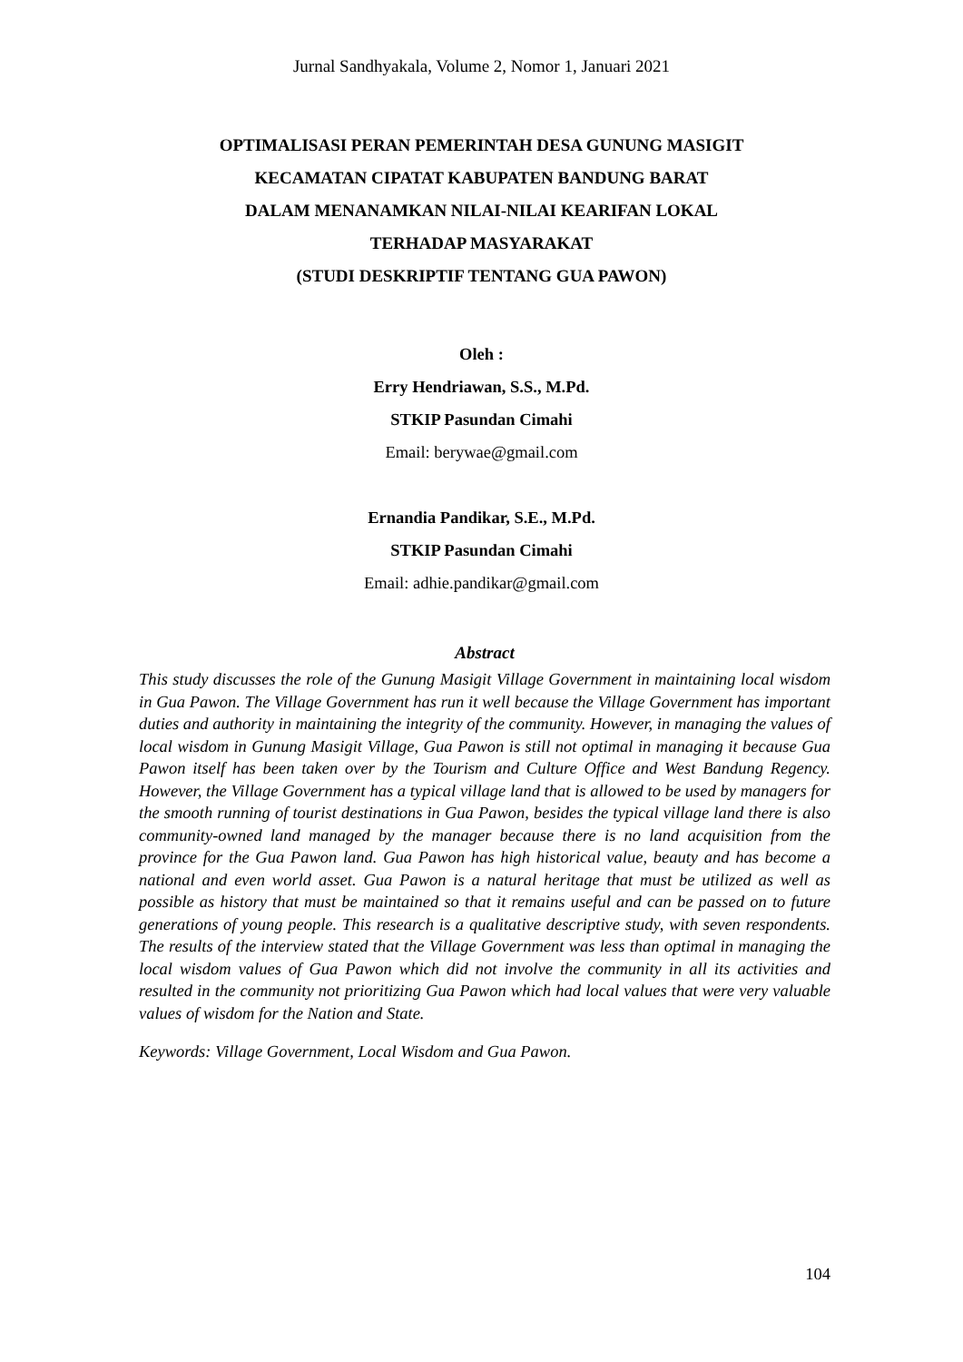Jurnal Sandhyakala, Volume 2, Nomor 1, Januari 2021
OPTIMALISASI PERAN PEMERINTAH DESA GUNUNG MASIGIT
KECAMATAN CIPATAT KABUPATEN BANDUNG BARAT
DALAM MENANAMKAN NILAI-NILAI KEARIFAN LOKAL
TERHADAP MASYARAKAT
(STUDI DESKRIPTIF TENTANG GUA PAWON)
Oleh :
Erry Hendriawan, S.S., M.Pd.
STKIP Pasundan Cimahi
Email: berywae@gmail.com
Ernandia Pandikar, S.E., M.Pd.
STKIP Pasundan Cimahi
Email: adhie.pandikar@gmail.com
Abstract
This study discusses the role of the Gunung Masigit Village Government in maintaining local wisdom in Gua Pawon. The Village Government has run it well because the Village Government has important duties and authority in maintaining the integrity of the community. However, in managing the values of local wisdom in Gunung Masigit Village, Gua Pawon is still not optimal in managing it because Gua Pawon itself has been taken over by the Tourism and Culture Office and West Bandung Regency. However, the Village Government has a typical village land that is allowed to be used by managers for the smooth running of tourist destinations in Gua Pawon, besides the typical village land there is also community-owned land managed by the manager because there is no land acquisition from the province for the Gua Pawon land. Gua Pawon has high historical value, beauty and has become a national and even world asset. Gua Pawon is a natural heritage that must be utilized as well as possible as history that must be maintained so that it remains useful and can be passed on to future generations of young people. This research is a qualitative descriptive study, with seven respondents. The results of the interview stated that the Village Government was less than optimal in managing the local wisdom values of Gua Pawon which did not involve the community in all its activities and resulted in the community not prioritizing Gua Pawon which had local values that were very valuable values of wisdom for the Nation and State.
Keywords: Village Government, Local Wisdom and Gua Pawon.
104